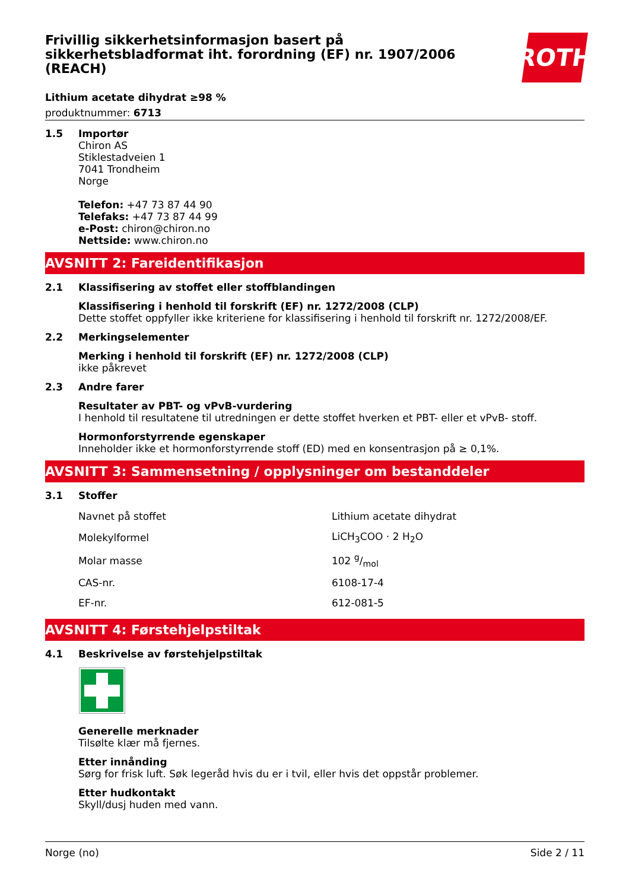Frivillig sikkerhetsinformasjon basert på sikkerhetsbladformat iht. forordning (EF) nr. 1907/2006 (REACH)
ROTH
Lithium acetate dihydrat ≥98 %
produktnummer: 6713
1.5 Importør
Chiron AS
Stiklestadveien 1
7041 Trondheim
Norge
Telefon: +47 73 87 44 90
Telefaks: +47 73 87 44 99
e-Post: chiron@chiron.no
Nettside: www.chiron.no
AVSNITT 2: Fareidentifikasjon
2.1 Klassifisering av stoffet eller stoffblandingen
Klassifisering i henhold til forskrift (EF) nr. 1272/2008 (CLP)
Dette stoffet oppfyller ikke kriteriene for klassifisering i henhold til forskrift nr. 1272/2008/EF.
2.2 Merkingselementer
Merking i henhold til forskrift (EF) nr. 1272/2008 (CLP)
ikke påkrevet
2.3 Andre farer
Resultater av PBT- og vPvB-vurdering
I henhold til resultatene til utredningen er dette stoffet hverken et PBT- eller et vPvB- stoff.
Hormonforstyrrende egenskaper
Inneholder ikke et hormonforstyrrende stoff (ED) med en konsentrasjon på ≥ 0,1%.
AVSNITT 3: Sammensetning / opplysninger om bestanddeler
3.1 Stoffer
| Navnet på stoffet | Lithium acetate dihydrat |
| Molekylformel | LiCH<sub>3</sub>COO · 2 H<sub>2</sub>O |
| Molar masse | 102 g/mol |
| CAS-nr. | 6108-17-4 |
| EF-nr. | 612-081-5 |
AVSNITT 4: Førstehjelpstiltak
4.1 Beskrivelse av førstehjelpstiltak
Generelle merknader
Tilsølte klær må fjernes.
Etter innånding
Sørg for frisk luft. Søk legeråd hvis du er i tvil, eller hvis det oppstår problemer.
Etter hudkontakt
Skyll/dusj huden med vann.
Norge (no) Side 2 / 11